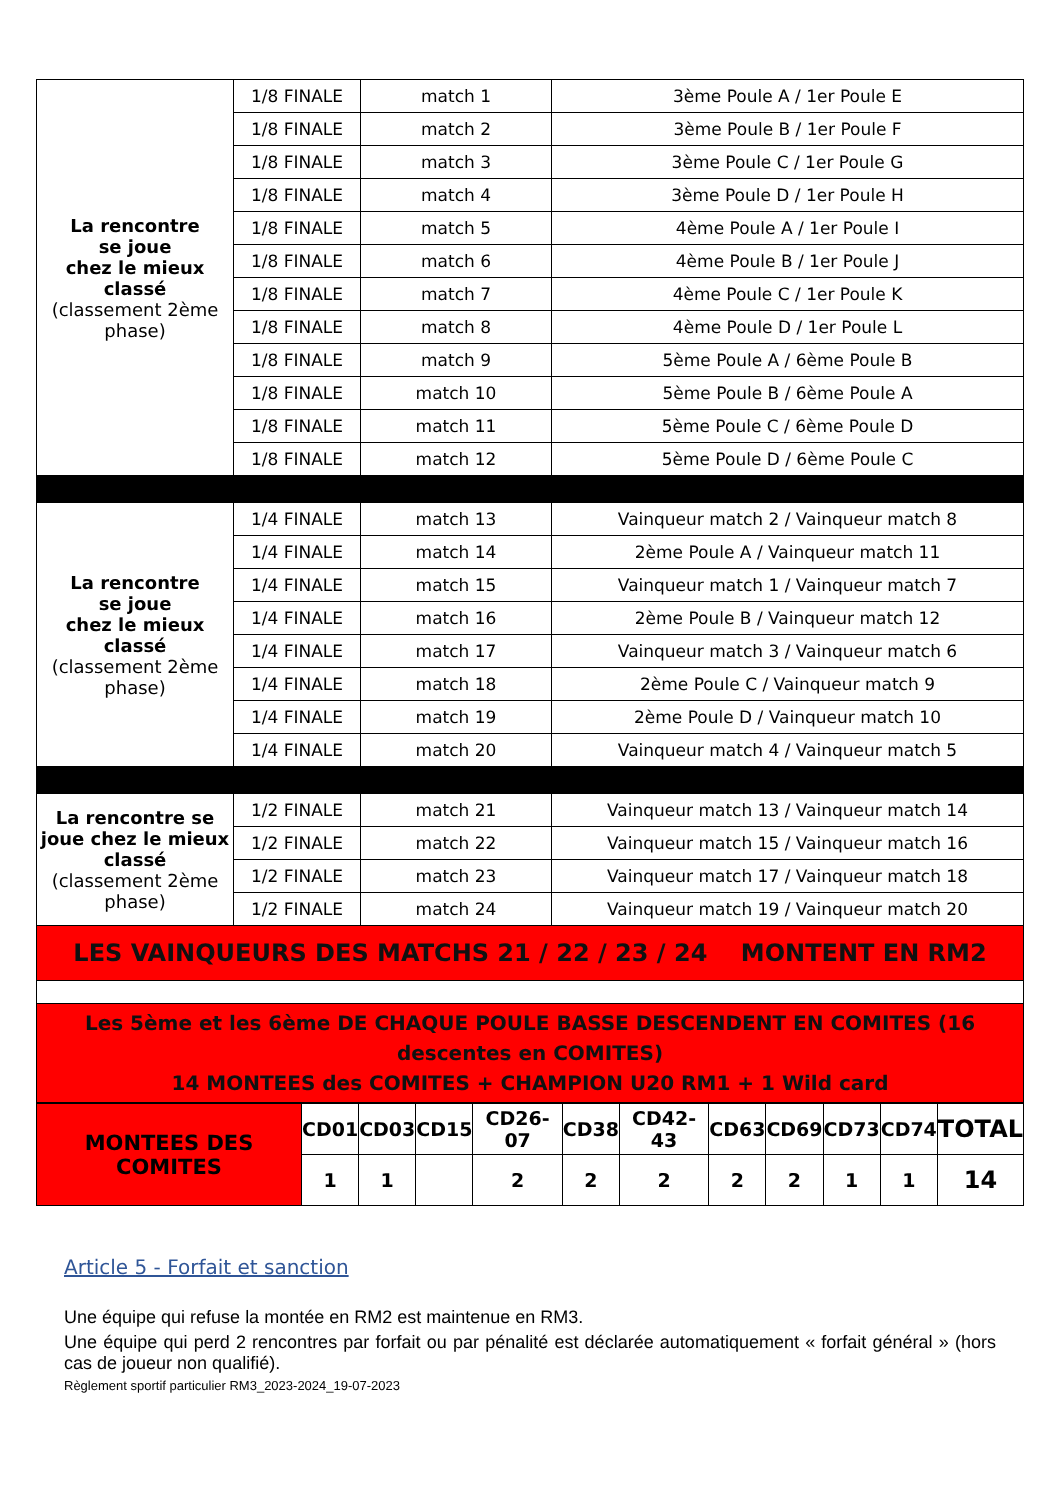| La rencontre se joue chez le mieux classé (classement 2ème phase) | 1/8 FINALE | match 1 | 3ème Poule A / 1er Poule E |
| | 1/8 FINALE | match 2 | 3ème Poule B / 1er Poule F |
| | 1/8 FINALE | match 3 | 3ème Poule C / 1er Poule G |
| | 1/8 FINALE | match 4 | 3ème Poule D / 1er Poule H |
| | 1/8 FINALE | match 5 | 4ème Poule A / 1er Poule I |
| | 1/8 FINALE | match 6 | 4ème Poule B / 1er Poule J |
| | 1/8 FINALE | match 7 | 4ème Poule C / 1er Poule K |
| | 1/8 FINALE | match 8 | 4ème Poule D / 1er Poule L |
| | 1/8 FINALE | match 9 | 5ème Poule A / 6ème Poule B |
| | 1/8 FINALE | match 10 | 5ème Poule B / 6ème Poule A |
| | 1/8 FINALE | match 11 | 5ème Poule C / 6ème Poule D |
| | 1/8 FINALE | match 12 | 5ème Poule D / 6ème Poule C |
| La rencontre se joue chez le mieux classé (classement 2ème phase) | 1/4 FINALE | match 13 | Vainqueur match 2 / Vainqueur match 8 |
| | 1/4 FINALE | match 14 | 2ème Poule A / Vainqueur match 11 |
| | 1/4 FINALE | match 15 | Vainqueur match 1 / Vainqueur match 7 |
| | 1/4 FINALE | match 16 | 2ème Poule B / Vainqueur match 12 |
| | 1/4 FINALE | match 17 | Vainqueur match 3 / Vainqueur match 6 |
| | 1/4 FINALE | match 18 | 2ème Poule C / Vainqueur match 9 |
| | 1/4 FINALE | match 19 | 2ème Poule D / Vainqueur match 10 |
| | 1/4 FINALE | match 20 | Vainqueur match 4 / Vainqueur match 5 |
| La rencontre se joue chez le mieux classé (classement 2ème phase) | 1/2 FINALE | match 21 | Vainqueur match 13 / Vainqueur match 14 |
| | 1/2 FINALE | match 22 | Vainqueur match 15 / Vainqueur match 16 |
| | 1/2 FINALE | match 23 | Vainqueur match 17 / Vainqueur match 18 |
| | 1/2 FINALE | match 24 | Vainqueur match 19 / Vainqueur match 20 |
| LES VAINQUEURS DES MATCHS 21 / 22 / 23 / 24 MONTENT EN RM2 | | | |
| Les 5ème et les 6ème DE CHAQUE POULE BASSE DESCENDENT EN COMITES (16 descentes en COMITES) 14 MONTEES des COMITES + CHAMPION U20 RM1 + 1 Wild card | | | |
| MONTEES DES COMITES | CD01 | CD03 | CD15 | CD26-07 | CD38 | CD42-43 | CD63 | CD69 | CD73 | CD74 | TOTAL |
| | 1 | 1 | | 2 | 2 | 2 | 2 | 2 | 1 | 1 | 14 |
Article 5 - Forfait et sanction
Une équipe qui refuse la montée en RM2 est maintenue en RM3.
Une équipe qui perd 2 rencontres par forfait ou par pénalité est déclarée automatiquement « forfait général » (hors cas de joueur non qualifié).
Règlement sportif particulier RM3_2023-2024_19-07-2023